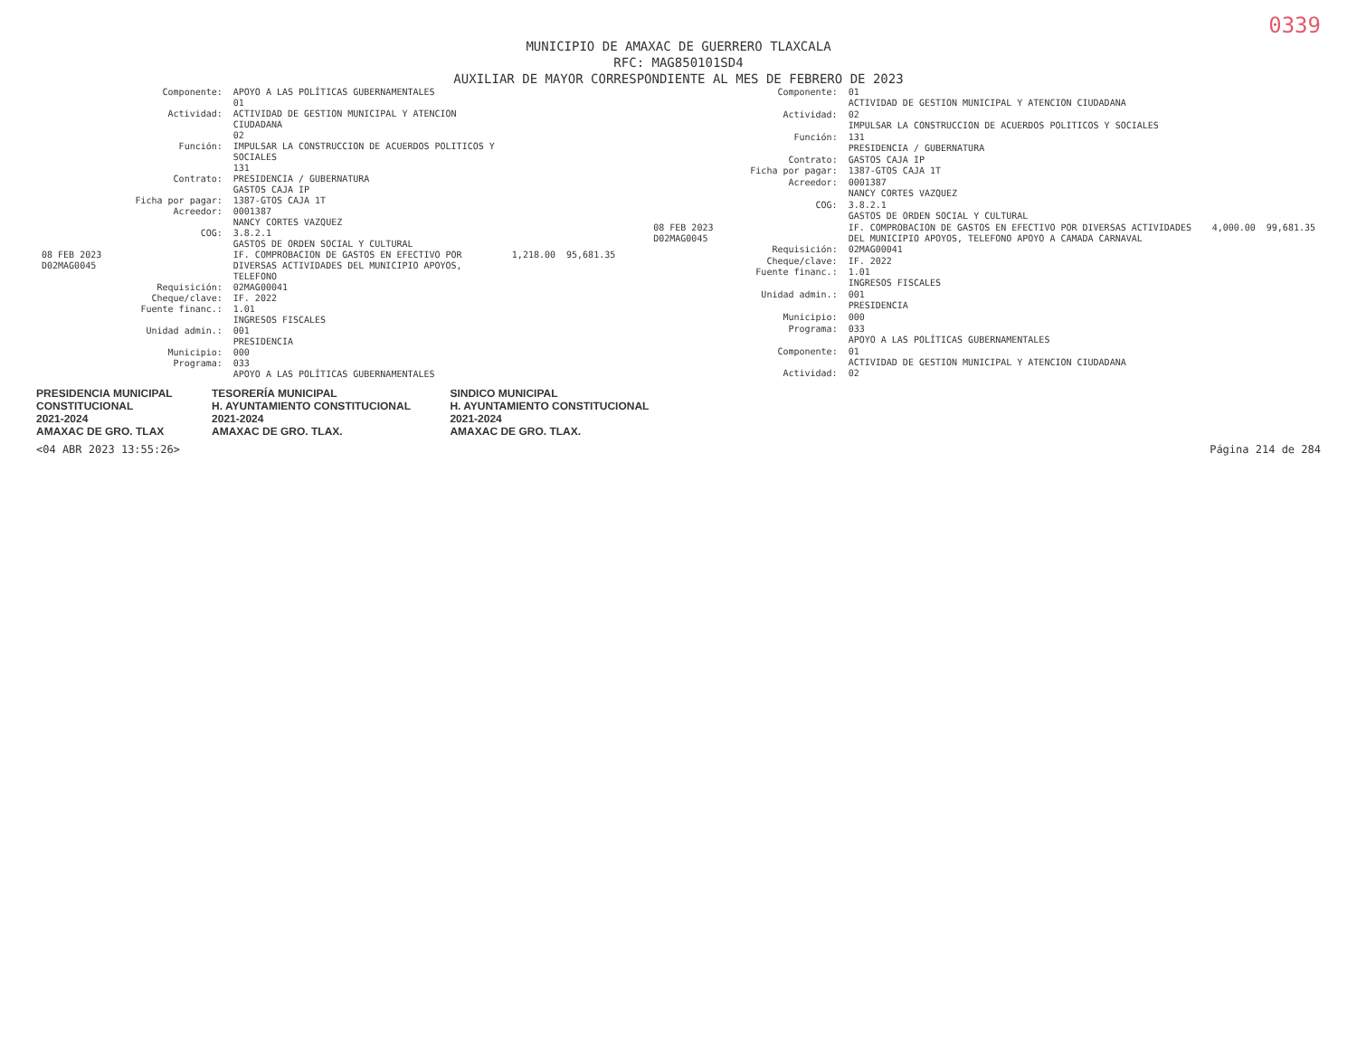0339
MUNICIPIO DE AMAXAC DE GUERRERO TLAXCALA
RFC: MAG850101SD4
AUXILIAR DE MAYOR CORRESPONDIENTE AL MES DE FEBRERO DE 2023
| | Componente: | APOYO A LAS POLÍTICAS GUBERNAMENTALES 01 | | |
| | Actividad: | ACTIVIDAD DE GESTION MUNICIPAL Y ATENCION CIUDADANA 02 | | |
| | Función: | IMPULSAR LA CONSTRUCCION DE ACUERDOS POLITICOS Y SOCIALES 131 | | |
| | Contrato: | PRESIDENCIA / GUBERNATURA GASTOS CAJA IP | | |
| | Ficha por pagar: | 1387-GTOS CAJA 1T | | |
| | Acreedor: | 0001387 NANCY CORTES VAZQUEZ | | |
| | COG: | 3.8.2.1 GASTOS DE ORDEN SOCIAL Y CULTURAL | | |
| 08 FEB 2023 D02MAG0045 | | IF. COMPROBACION DE GASTOS EN EFECTIVO POR DIVERSAS ACTIVIDADES DEL MUNICIPIO APOYOS, TELEFONO | 1,218.00 | 95,681.35 |
| | Requisición: | 02MAG00041 | | |
| | Cheque/clave: | IF. 2022 | | |
| | Fuente financ.: | 1.01 INGRESOS FISCALES | | |
| | Unidad admin.: | 001 PRESIDENCIA | | |
| | Municipio: | 000 | | |
| | Programa: | 033 APOYO A LAS POLÍTICAS GUBERNAMENTALES | | |
| | Componente: | 01 ACTIVIDAD DE GESTION MUNICIPAL Y ATENCION CIUDADANA | | |
| | Actividad: | 02 IMPULSAR LA CONSTRUCCION DE ACUERDOS POLITICOS Y SOCIALES | | |
| | Función: | 131 PRESIDENCIA / GUBERNATURA | | |
| | Contrato: | GASTOS CAJA IP | | |
| | Ficha por pagar: | 1387-GTOS CAJA 1T | | |
| | Acreedor: | 0001387 NANCY CORTES VAZQUEZ | | |
| | COG: | 3.8.2.1 GASTOS DE ORDEN SOCIAL Y CULTURAL | | |
| 08 FEB 2023 D02MAG0045 | | IF. COMPROBACION DE GASTOS EN EFECTIVO POR DIVERSAS ACTIVIDADES DEL MUNICIPIO APOYOS, TELEFONO APOYO A CAMADA CARNAVAL | 4,000.00 | 99,681.35 |
| | Requisición: | 02MAG00041 | | |
| | Cheque/clave: | IF. 2022 | | |
| | Fuente financ.: | 1.01 INGRESOS FISCALES | | |
| | Unidad admin.: | 001 PRESIDENCIA | | |
| | Municipio: | 000 | | |
| | Programa: | 033 APOYO A LAS POLÍTICAS GUBERNAMENTALES | | |
| | Componente: | 01 ACTIVIDAD DE GESTION MUNICIPAL Y ATENCION CIUDADANA | | |
| | Actividad: | 02 | | |
PRESIDENCIA MUNICIPAL
CONSTITUCIONAL
2021-2024
AMAXAC DE GRO. TLAX
TESORERÍA MUNICIPAL
H. AYUNTAMIENTO CONSTITUCIONAL
2021-2024
AMAXAC DE GRO. TLAX.
SINDICO MUNICIPAL
H. AYUNTAMIENTO CONSTITUCIONAL
2021-2024
AMAXAC DE GRO. TLAX.
<04 ABR 2023 13:55:26> Página 214 de 284